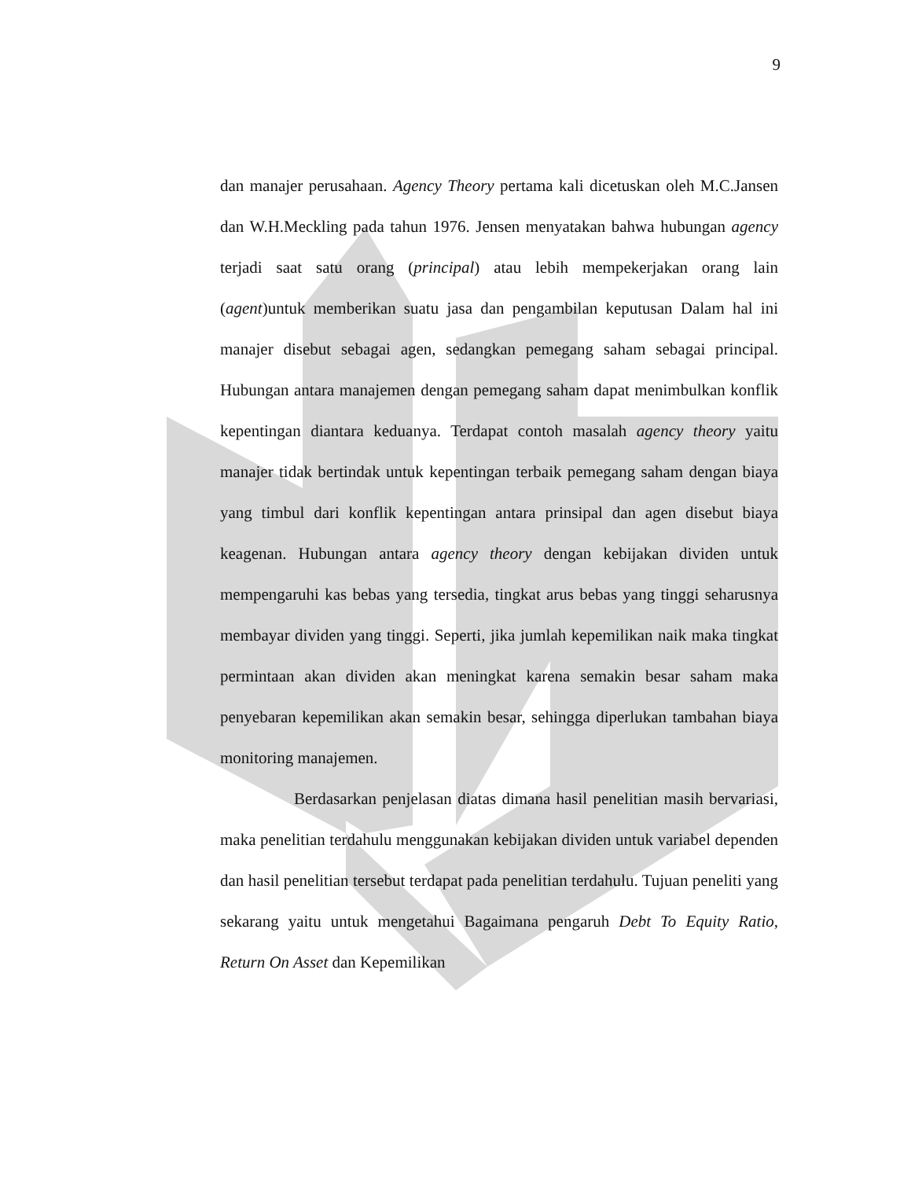9
dan manajer perusahaan. Agency Theory pertama kali dicetuskan oleh M.C.Jansen dan W.H.Meckling pada tahun 1976. Jensen menyatakan bahwa hubungan agency terjadi saat satu orang (principal) atau lebih mempekerjakan orang lain (agent)untuk memberikan suatu jasa dan pengambilan keputusan Dalam hal ini manajer disebut sebagai agen, sedangkan pemegang saham sebagai principal. Hubungan antara manajemen dengan pemegang saham dapat menimbulkan konflik kepentingan diantara keduanya. Terdapat contoh masalah agency theory yaitu manajer tidak bertindak untuk kepentingan terbaik pemegang saham dengan biaya yang timbul dari konflik kepentingan antara prinsipal dan agen disebut biaya keagenan. Hubungan antara agency theory dengan kebijakan dividen untuk mempengaruhi kas bebas yang tersedia, tingkat arus bebas yang tinggi seharusnya membayar dividen yang tinggi. Seperti, jika jumlah kepemilikan naik maka tingkat permintaan akan dividen akan meningkat karena semakin besar saham maka penyebaran kepemilikan akan semakin besar, sehingga diperlukan tambahan biaya monitoring manajemen.
Berdasarkan penjelasan diatas dimana hasil penelitian masih bervariasi, maka penelitian terdahulu menggunakan kebijakan dividen untuk variabel dependen dan hasil penelitian tersebut terdapat pada penelitian terdahulu. Tujuan peneliti yang sekarang yaitu untuk mengetahui Bagaimana pengaruh Debt To Equity Ratio, Return On Asset dan Kepemilikan